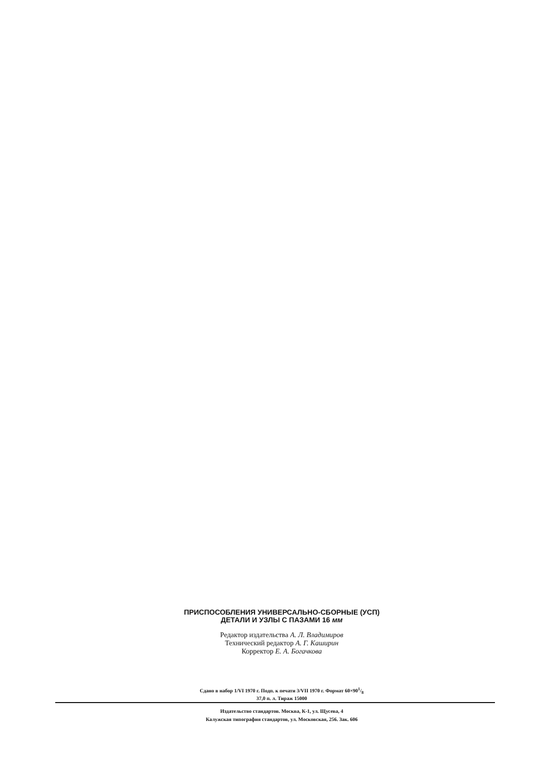ПРИСПОСОБЛЕНИЯ УНИВЕРСАЛЬНО-СБОРНЫЕ (УСП)
ДЕТАЛИ И УЗЛЫ С ПАЗАМИ 16 мм
Редактор издательства А. Л. Владимиров
Технический редактор А. Г. Каширин
Корректор Е. А. Богачкова
Сдано в набор 1/VI 1970 г. Подп. к печати 3/VII 1970 г. Формат 60×901/8
37,0 п. л. Тираж 15000
Издательство стандартов. Москва, К-1, ул. Щусева, 4
Калужская типография стандартов, ул. Московская, 256. Зак. 606